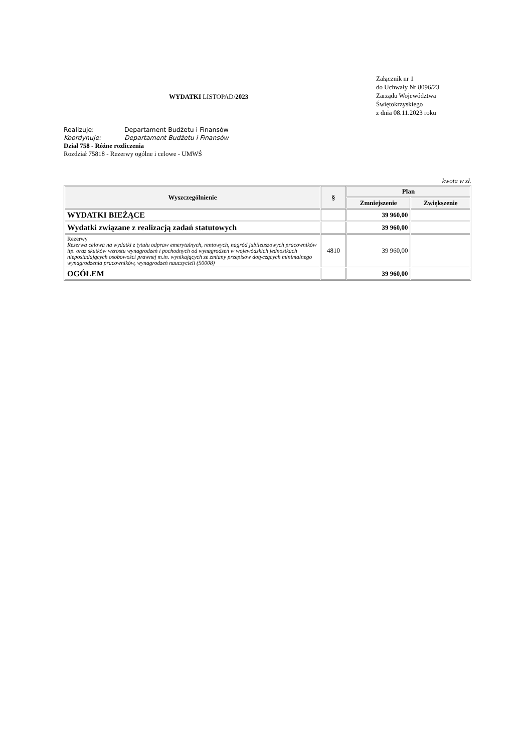WYDATKI LISTOPAD/2023
Załącznik nr 1
do Uchwały Nr 8096/23
Zarządu Województwa
Świętokrzyskiego
z dnia 08.11.2023 roku
Realizuje: Departament Budżetu i Finansów
Koordynuje: Departament Budżetu i Finansów
Dział 758 - Różne rozliczenia
Rozdział 75818 - Rezerwy ogólne i celowe - UMWŚ
kwota w zł.
| Wyszczególnienie | § | Plan | |
| --- | --- | --- | --- |
| | | Zmniejszenie | Zwiększenie |
| WYDATKI BIEŻĄCE | | 39 960,00 | |
| Wydatki związane z realizacją zadań statutowych | | 39 960,00 | |
| Rezerwy Rezerwa celowa na wydatki z tytułu odpraw emerytalnych, rentowych, nagród jubileuszowych pracowników itp. oraz skutków wzrostu wynagrodzeń i pochodnych od wynagrodzeń w wojewódzkich jednostkach nieposiadających osobowości prawnej m.in. wynikających ze zmiany przepisów dotyczących minimalnego wynagrodzenia pracowników, wynagrodzeń nauczycieli (50008) | 4810 | 39 960,00 | |
| OGÓŁEM | | 39 960,00 | |